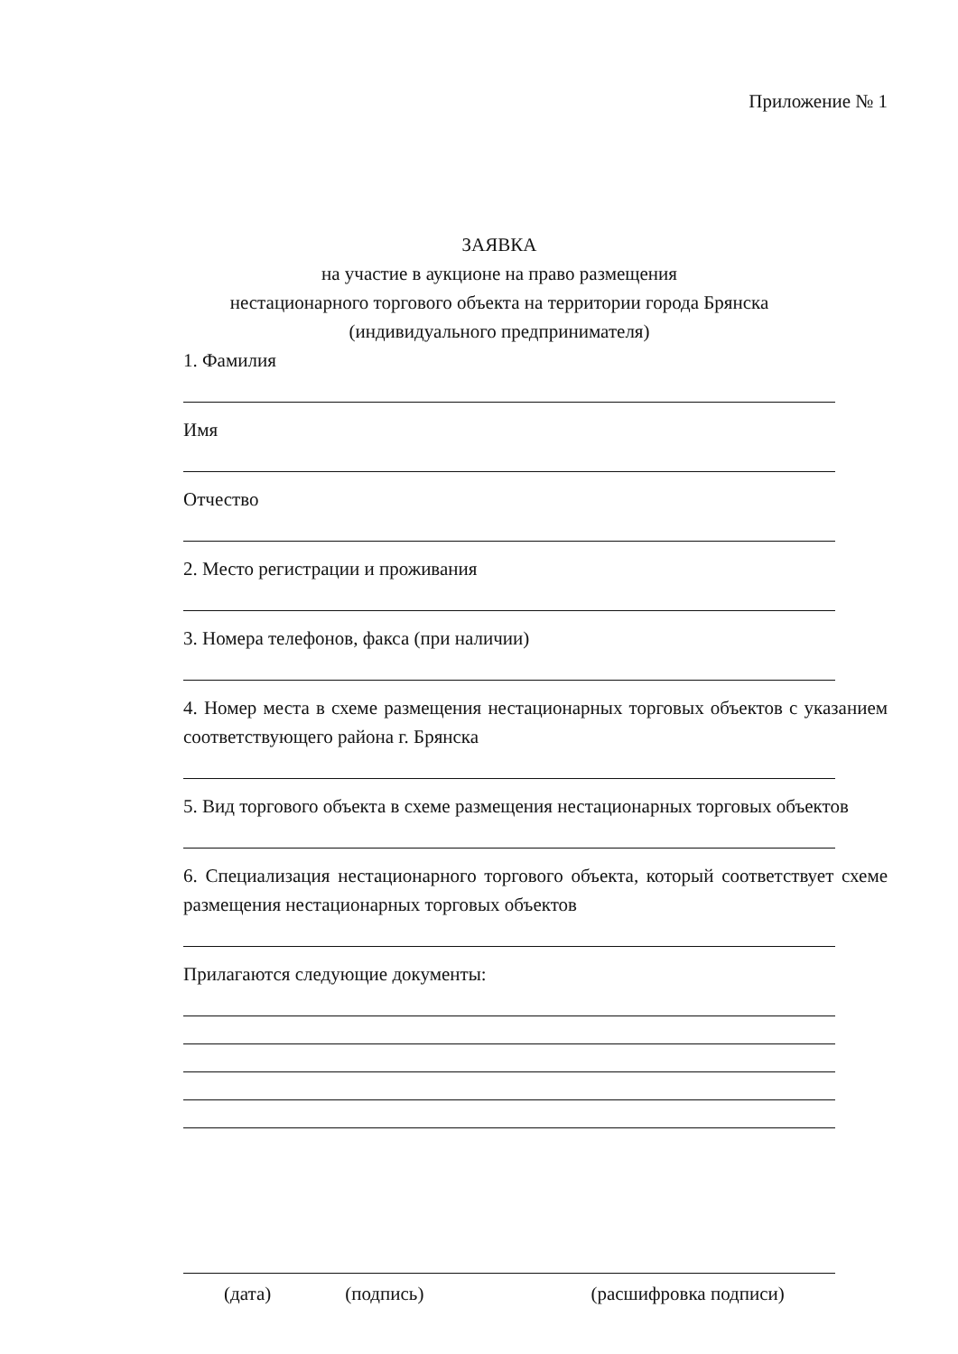Приложение № 1
ЗАЯВКА
на участие в аукционе на право размещения
нестационарного торгового объекта на территории города Брянска
(индивидуального предпринимателя)
1. Фамилия
Имя
Отчество
2. Место регистрации и проживания
3. Номера телефонов, факса (при наличии)
4. Номер места в схеме размещения нестационарных торговых объектов с указанием соответствующего района г. Брянска
5. Вид торгового объекта в схеме размещения нестационарных торговых объектов
6. Специализация нестационарного торгового объекта, который соответствует схеме размещения нестационарных торговых объектов
Прилагаются следующие документы:
(дата) (подпись) (расшифровка подписи)